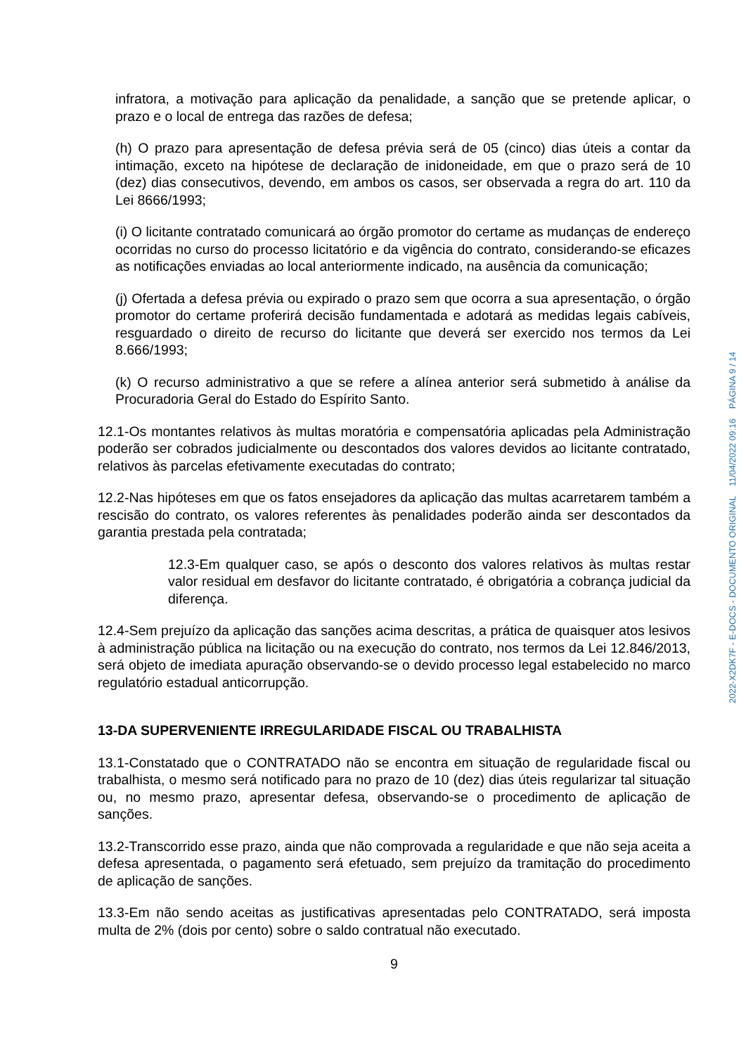infratora, a motivação para aplicação da penalidade, a sanção que se pretende aplicar, o prazo e o local de entrega das razões de defesa;
(h) O prazo para apresentação de defesa prévia será de 05 (cinco) dias úteis a contar da intimação, exceto na hipótese de declaração de inidoneidade, em que o prazo será de 10 (dez) dias consecutivos, devendo, em ambos os casos, ser observada a regra do art. 110 da Lei 8666/1993;
(i) O licitante contratado comunicará ao órgão promotor do certame as mudanças de endereço ocorridas no curso do processo licitatório e da vigência do contrato, considerando-se eficazes as notificações enviadas ao local anteriormente indicado, na ausência da comunicação;
(j) Ofertada a defesa prévia ou expirado o prazo sem que ocorra a sua apresentação, o órgão promotor do certame proferirá decisão fundamentada e adotará as medidas legais cabíveis, resguardado o direito de recurso do licitante que deverá ser exercido nos termos da Lei 8.666/1993;
(k) O recurso administrativo a que se refere a alínea anterior será submetido à análise da Procuradoria Geral do Estado do Espírito Santo.
12.1-Os montantes relativos às multas moratória e compensatória aplicadas pela Administração poderão ser cobrados judicialmente ou descontados dos valores devidos ao licitante contratado, relativos às parcelas efetivamente executadas do contrato;
12.2-Nas hipóteses em que os fatos ensejadores da aplicação das multas acarretarem também a rescisão do contrato, os valores referentes às penalidades poderão ainda ser descontados da garantia prestada pela contratada;
12.3-Em qualquer caso, se após o desconto dos valores relativos às multas restar valor residual em desfavor do licitante contratado, é obrigatória a cobrança judicial da diferença.
12.4-Sem prejuízo da aplicação das sanções acima descritas, a prática de quaisquer atos lesivos à administração pública na licitação ou na execução do contrato, nos termos da Lei 12.846/2013, será objeto de imediata apuração observando-se o devido processo legal estabelecido no marco regulatório estadual anticorrupção.
13-DA SUPERVENIENTE IRREGULARIDADE FISCAL OU TRABALHISTA
13.1-Constatado que o CONTRATADO não se encontra em situação de regularidade fiscal ou trabalhista, o mesmo será notificado para no prazo de 10 (dez) dias úteis regularizar tal situação ou, no mesmo prazo, apresentar defesa, observando-se o procedimento de aplicação de sanções.
13.2-Transcorrido esse prazo, ainda que não comprovada a regularidade e que não seja aceita a defesa apresentada, o pagamento será efetuado, sem prejuízo da tramitação do procedimento de aplicação de sanções.
13.3-Em não sendo aceitas as justificativas apresentadas pelo CONTRATADO, será imposta multa de 2% (dois por cento) sobre o saldo contratual não executado.
9
2022-X2DK7F - E-DOCS - DOCUMENTO ORIGINAL 11/04/2022 09:16 PÁGINA 9 / 14